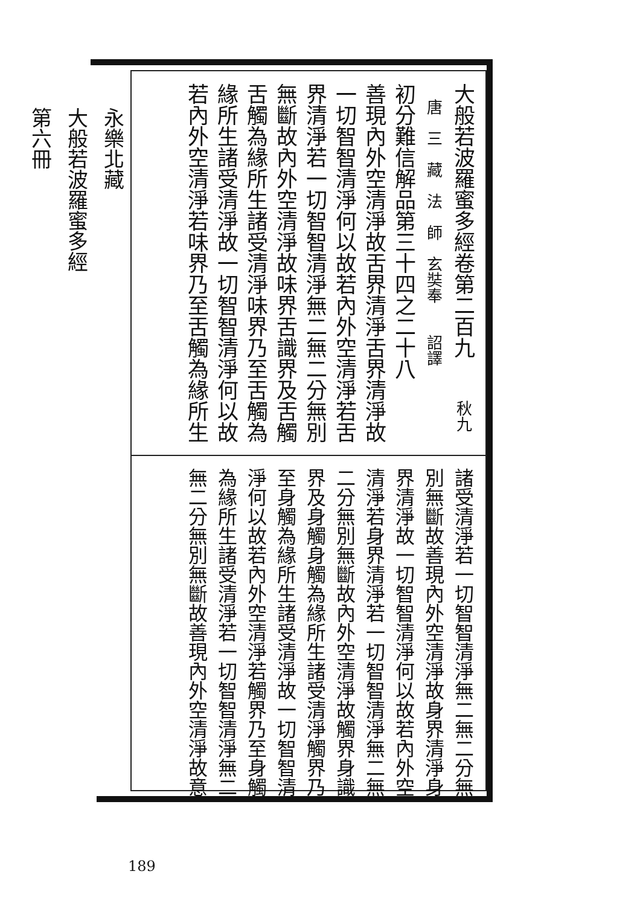大般若波羅蜜多經卷第二百九　　秋九
　唐　三　藏　法　師　玄奘奉　　詔譯
初分難信解品第三十四之二十八
善現內外空清淨故舌界清淨舌界清淨故
一切智智清淨何以故若內外空清淨若舌
界清淨若一切智智清淨無二無二分無別
無斷故內外空清淨故味界舌識界及舌觸
舌觸為緣所生諸受清淨味界乃至舌觸為
緣所生諸受清淨故一切智智清淨何以故
若內外空清淨若味界乃至舌觸為緣所生
諸受清淨若一切智智清淨無二無二分無
別無斷故善現內外空清淨故身界清淨身
界清淨故一切智智清淨何以故若內外空
清淨若身界清淨若一切智智清淨無二無
二分無別無斷故內外空清淨故觸界身識
界及身觸身觸為緣所生諸受清淨觸界乃
至身觸為緣所生諸受清淨故一切智智清
淨何以故若內外空清淨若觸界乃至身觸
為緣所生諸受清淨若一切智智清淨無二
無二分無別無斷故善現內外空清淨故意
永樂北藏
大般若波羅蜜多經
第六冊
189